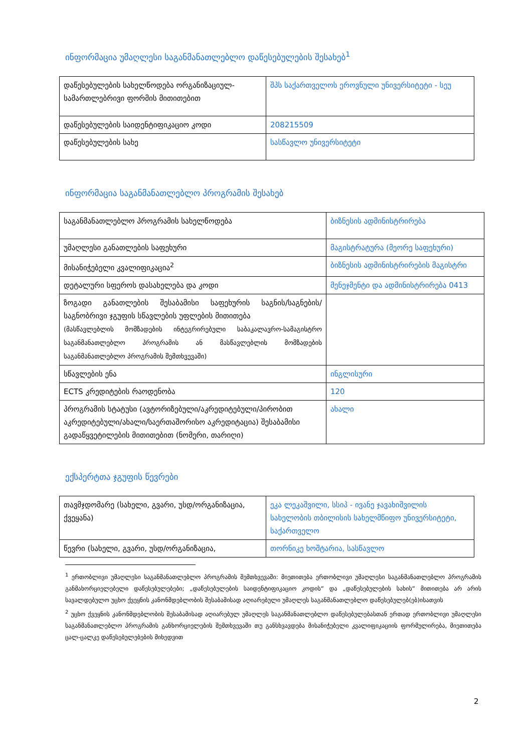ინფორმაცია უმაღლესი საგანმანათლებლო დაწესებულების შესახებ<sup>1</sup>
| დაწესებულების სახელწოდება ორგანიზაციულ-სამართლებრივი ფორმის მითითებით | შპს საქართველოს ეროვნული უნივერსიტეტი - სეუ |
| დაწესებულების საიდენტიფიკაციო კოდი | 208215509 |
| დაწესებულების სახე | სასწავლო უნივერსიტეტი |
ინფორმაცია საგანმანათლებლო პროგრამის შესახებ
| საგანმანათლებლო პროგრამის სახელწოდება | ბიზნესის ადმინისტრირება |
| უმაღლესი განათლების საფეხური | მაგისტრატურა (მეორე საფეხური) |
| მისანიჭებელი კვალიფიკაცია<sup>2</sup> | ბიზნესის ადმინისტრირების მაგისტრი |
| დეტალური სფეროს დასახელება და კოდი | მენეჯმენტი და ადმინისტრირება 0413 |
| ზოგადი განათლების შესაბამისი საფეხურის საგნის/საგნების/საგნობრივი ჯგუფის სწავლების უფლების მითითება (მასწავლებლის მომზადების ინტეგრირებული საბაკალავრო-სამაგისტრო საგანმანათლებლო პროგრამის ან მასწავლებლის მომზადების საგანმანათლებლო პროგრამის შემთხვევაში) | |
| სწავლების ენა | ინგლისური |
| ECTS კრედიტების რაოდენობა | 120 |
| პროგრამის სტატუსი (ავტორიზებული/აკრედიტებული/პირობით აკრედიტებული/ახალი/საერთაშორისო აკრედიტაცია) შესაბამისი გადაწყვეტილების მითითებით (ნომერი, თარიღი) | ახალი |
ექსპერტთა ჯგუფის წევრები
| თავმჯდომარე (სახელი, გვარი, უსდ/ორგანიზაცია, ქვეყანა) | ეკა ლეკაშვილი, სსიპ - ივანე ჯავახიშვილის სახელობის თბილისის სახელმწიფო უნივერსიტეტი, საქართველო |
| წევრი (სახელი, გვარი, უსდ/ორგანიზაცია, | თორნიკე ხოშტარია, სასწავლო |
<sup>1</sup> ერთობლივი უმაღლესი საგანმანათლებლო პროგრამის შემთხვევაში: მიეთითება ერთობლივი უმაღლესი საგანმანათლებლო პროგრამის განმახორციელებელი დაწესებულებები; „დაწესებულების საიდენტიფიკაციო კოდის“ და „დაწესებულების სახის“ მითითება არ არის სავალდებულო უცხო ქვეყნის კანონმდებლობის შესაბამისად აღიარებული უმაღლეს საგანმანათლებლო დაწესებულებ(ებ)ისათვის
<sup>2</sup> უცხო ქვეყნის კანონმდებლობის შესაბამისად აღიარებულ უმაღლეს საგანმანათლებლო დაწესებულებასთან ერთად ერთობლივი უმაღლესი საგანმანათლებლო პროგრამის განხორციელების შემთხვევაში თუ განსხვავდება მისანიჭებელი კვალიფიკაციის ფორმულირება, მიეთითება ცალ-ცალკე დაწესებულებების მიხედვით
2